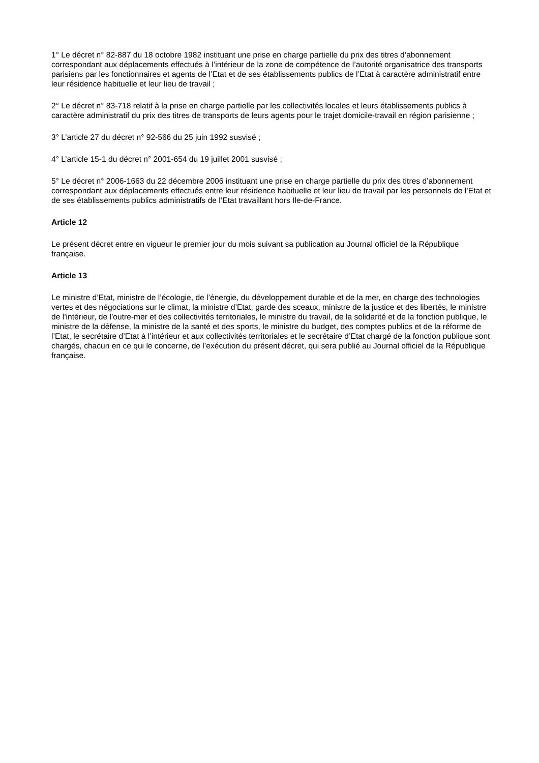1° Le décret n° 82-887 du 18 octobre 1982 instituant une prise en charge partielle du prix des titres d’abonnement correspondant aux déplacements effectués à l’intérieur de la zone de compétence de l’autorité organisatrice des transports parisiens par les fonctionnaires et agents de l’Etat et de ses établissements publics de l’Etat à caractère administratif entre leur résidence habituelle et leur lieu de travail ;
2° Le décret n° 83-718 relatif à la prise en charge partielle par les collectivités locales et leurs établissements publics à caractère administratif du prix des titres de transports de leurs agents pour le trajet domicile-travail en région parisienne ;
3° L’article 27 du décret n° 92-566 du 25 juin 1992 susvisé ;
4° L’article 15-1 du décret n° 2001-654 du 19 juillet 2001 susvisé ;
5° Le décret n° 2006-1663 du 22 décembre 2006 instituant une prise en charge partielle du prix des titres d’abonnement correspondant aux déplacements effectués entre leur résidence habituelle et leur lieu de travail par les personnels de l’Etat et de ses établissements publics administratifs de l’Etat travaillant hors Ile-de-France.
Article 12
Le présent décret entre en vigueur le premier jour du mois suivant sa publication au Journal officiel de la République française.
Article 13
Le ministre d’Etat, ministre de l’écologie, de l’énergie, du développement durable et de la mer, en charge des technologies vertes et des négociations sur le climat, la ministre d’Etat, garde des sceaux, ministre de la justice et des libertés, le ministre de l’intérieur, de l’outre-mer et des collectivités territoriales, le ministre du travail, de la solidarité et de la fonction publique, le ministre de la défense, la ministre de la santé et des sports, le ministre du budget, des comptes publics et de la réforme de l’Etat, le secrétaire d’Etat à l’intérieur et aux collectivités territoriales et le secrétaire d’Etat chargé de la fonction publique sont chargés, chacun en ce qui le concerne, de l’exécution du présent décret, qui sera publié au Journal officiel de la République française.